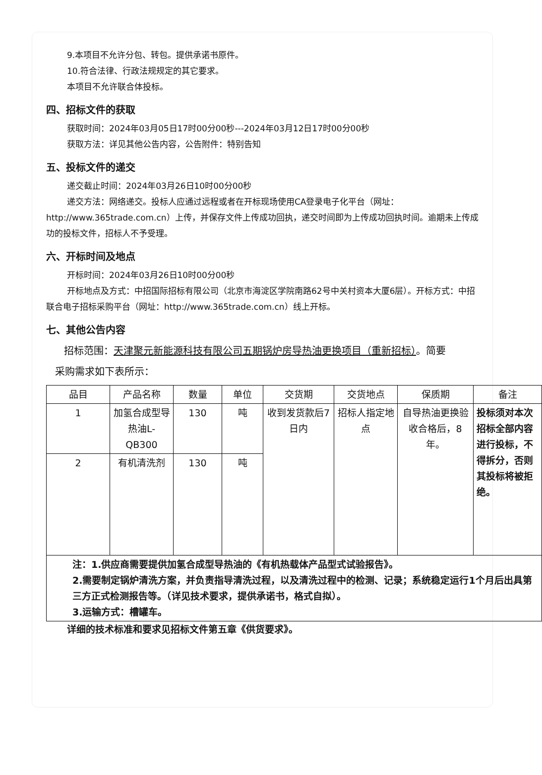9.本项目不允许分包、转包。提供承诺书原件。
10.符合法律、行政法规规定的其它要求。
本项目不允许联合体投标。
四、招标文件的获取
获取时间：2024年03月05日17时00分00秒---2024年03月12日17时00分00秒
获取方法：详见其他公告内容，公告附件：特别告知
五、投标文件的递交
递交截止时间：2024年03月26日10时00分00秒
递交方法：网络递交。投标人应通过远程或者在开标现场使用CA登录电子化平台（网址：http://www.365trade.com.cn）上传，并保存文件上传成功回执，递交时间即为上传成功回执时间。逾期未上传成功的投标文件，招标人不予受理。
六、开标时间及地点
开标时间：2024年03月26日10时00分00秒
开标地点及方式：中招国际招标有限公司（北京市海淀区学院南路62号中关村资本大厦6层）。开标方式：中招联合电子招标采购平台（网址：http://www.365trade.com.cn）线上开标。
七、其他公告内容
招标范围：天津聚元新能源科技有限公司五期锅炉房导热油更换项目（重新招标）。简要
采购需求如下表所示：
| 品目 | 产品名称 | 数量 | 单位 | 交货期 | 交货地点 | 保质期 | 备注 |
| --- | --- | --- | --- | --- | --- | --- | --- |
| 1 | 加氢合成型导热油L-QB300 | 130 | 吨 | 收到发货款后7日内 | 招标人指定地点 | 自导热油更换验收合格后，8年。 | 投标须对本次招标全部内容进行投标，不得拆分，否则其投标将被拒绝。 |
| 2 | 有机清洗剂 | 130 | 吨 | | | | |
| 注：1.供应商需要提供加氢合成型导热油的《有机热载体产品型式试验报告》。 2.需要制定锅炉清洗方案，并负责指导清洗过程，以及清洗过程中的检测、记录；系统稳定运行1个月后出具第三方正式检测报告等。（详见技术要求，提供承诺书，格式自拟）。 3.运输方式：槽罐车。 | | | | | | | |
详细的技术标准和要求见招标文件第五章《供货要求》。